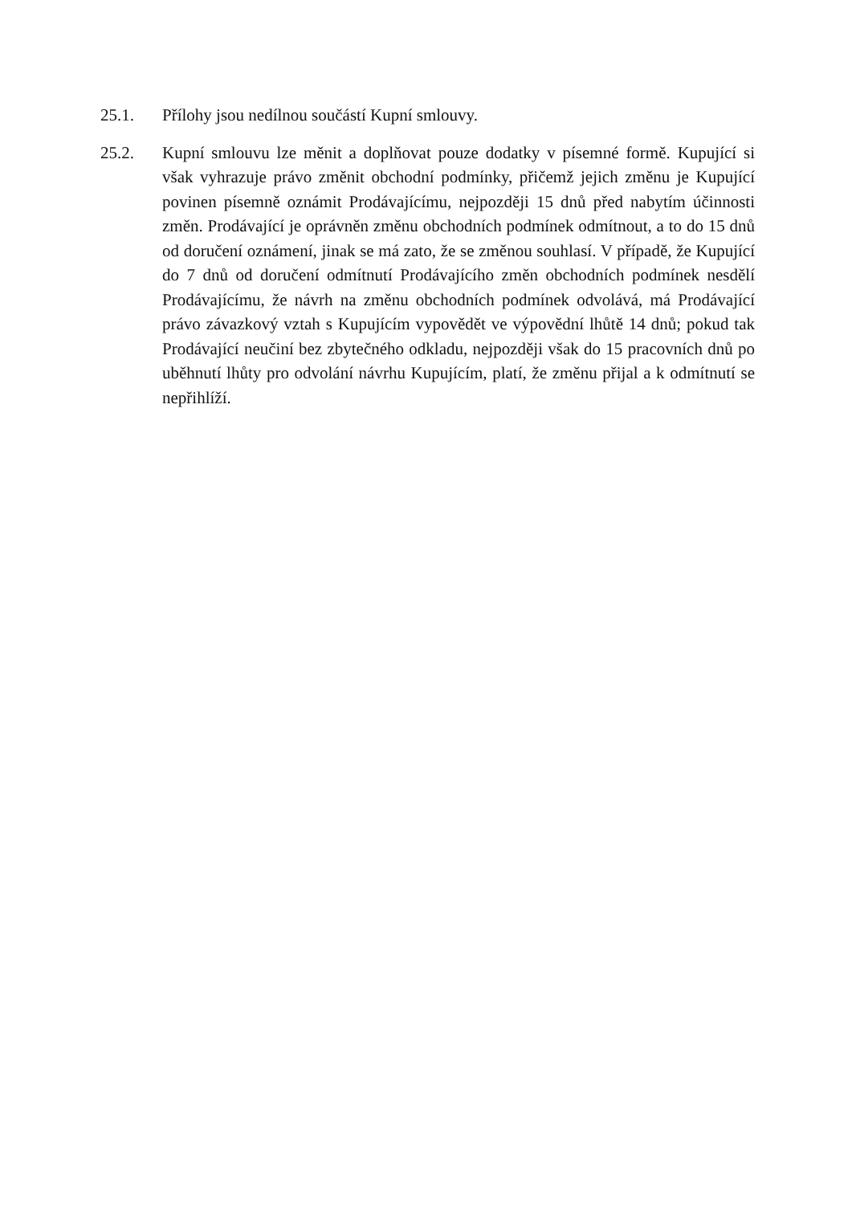25.1. Přílohy jsou nedílnou součástí Kupní smlouvy.
25.2. Kupní smlouvu lze měnit a doplňovat pouze dodatky v písemné formě. Kupující si však vyhrazuje právo změnit obchodní podmínky, přičemž jejich změnu je Kupující povinen písemně oznámit Prodávajícímu, nejpozději 15 dnů před nabytím účinnosti změn. Prodávající je oprávněn změnu obchodních podmínek odmítnout, a to do 15 dnů od doručení oznámení, jinak se má zato, že se změnou souhlasí. V případě, že Kupující do 7 dnů od doručení odmítnutí Prodávajícího změn obchodních podmínek nesdělí Prodávajícímu, že návrh na změnu obchodních podmínek odvolává, má Prodávající právo závazkový vztah s Kupujícím vypovědět ve výpovědní lhůtě 14 dnů; pokud tak Prodávající neučiní bez zbytečného odkladu, nejpozději však do 15 pracovních dnů po uběhnutí lhůty pro odvolání návrhu Kupujícím, platí, že změnu přijal a k odmítnutí se nepřihlíží.